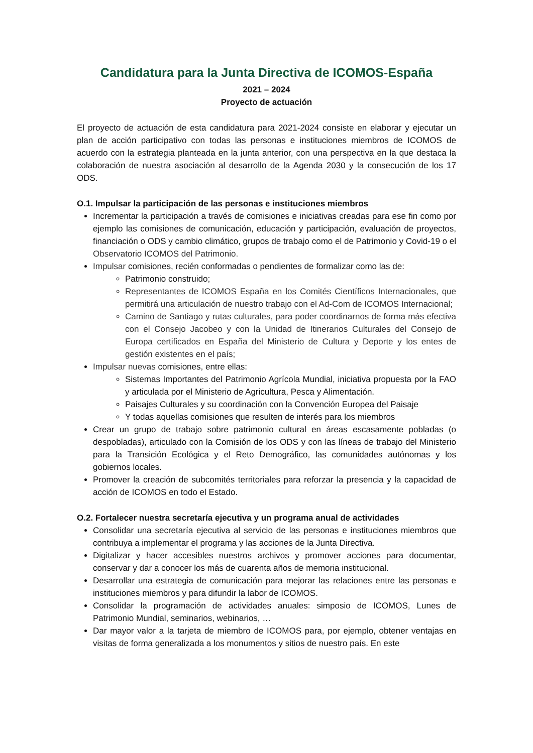Candidatura para la Junta Directiva de ICOMOS-España
2021 – 2024
Proyecto de actuación
El proyecto de actuación de esta candidatura para 2021-2024 consiste en elaborar y ejecutar un plan de acción participativo con todas las personas e instituciones miembros de ICOMOS de acuerdo con la estrategia planteada en la junta anterior, con una perspectiva en la que destaca la colaboración de nuestra asociación al desarrollo de la Agenda 2030 y la consecución de los 17 ODS.
O.1. Impulsar la participación de las personas e instituciones miembros
Incrementar la participación a través de comisiones e iniciativas creadas para ese fin como por ejemplo las comisiones de comunicación, educación y participación, evaluación de proyectos, financiación o ODS y cambio climático, grupos de trabajo como el de Patrimonio y Covid-19 o el Observatorio ICOMOS del Patrimonio.
Impulsar comisiones, recién conformadas o pendientes de formalizar como las de:
Patrimonio construido;
Representantes de ICOMOS España en los Comités Científicos Internacionales, que permitirá una articulación de nuestro trabajo con el Ad-Com de ICOMOS Internacional;
Camino de Santiago y rutas culturales, para poder coordinarnos de forma más efectiva con el Consejo Jacobeo y con la Unidad de Itinerarios Culturales del Consejo de Europa certificados en España del Ministerio de Cultura y Deporte y los entes de gestión existentes en el país;
Impulsar nuevas comisiones, entre ellas:
Sistemas Importantes del Patrimonio Agrícola Mundial, iniciativa propuesta por la FAO y articulada por el Ministerio de Agricultura, Pesca y Alimentación.
Paisajes Culturales y su coordinación con la Convención Europea del Paisaje
Y todas aquellas comisiones que resulten de interés para los miembros
Crear un grupo de trabajo sobre patrimonio cultural en áreas escasamente pobladas (o despobladas), articulado con la Comisión de los ODS y con las líneas de trabajo del Ministerio para la Transición Ecológica y el Reto Demográfico, las comunidades autónomas y los gobiernos locales.
Promover la creación de subcomités territoriales para reforzar la presencia y la capacidad de acción de ICOMOS en todo el Estado.
O.2. Fortalecer nuestra secretaría ejecutiva y un programa anual de actividades
Consolidar una secretaría ejecutiva al servicio de las personas e instituciones miembros que contribuya a implementar el programa y las acciones de la Junta Directiva.
Digitalizar y hacer accesibles nuestros archivos y promover acciones para documentar, conservar y dar a conocer los más de cuarenta años de memoria institucional.
Desarrollar una estrategia de comunicación para mejorar las relaciones entre las personas e instituciones miembros y para difundir la labor de ICOMOS.
Consolidar la programación de actividades anuales: simposio de ICOMOS, Lunes de Patrimonio Mundial, seminarios, webinarios, …
Dar mayor valor a la tarjeta de miembro de ICOMOS para, por ejemplo, obtener ventajas en visitas de forma generalizada a los monumentos y sitios de nuestro país. En este